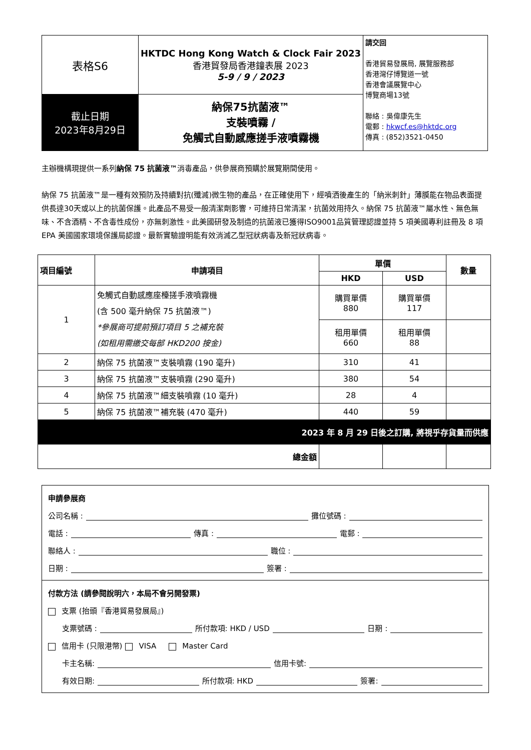| 表格S6 | HKTDC Hong Kong Watch & Clock Fair 2023 香港貿發局香港鐘表展 2023 5-9 / 9 / 2023 | 請交回 香港貿易發展局, 展覽服務部 香港灣仔博覽道一號 香港會議展覽中心 博覽商場13號 聯絡 : 吳偉康先生 電郵 : hkwcf.es@hktdc.org 傳真 : (852)3521-0450 |
| 截止日期 2023年8月29日 | 納保75抗菌液™ 支裝噴霧 / 免觸式自動感應搓手液噴霧機 | |
主辦機構現提供一系列納保 75 抗菌液™消毒產品，供參展商預購於展覽期間使用。
納保 75 抗菌液™是一種有效預防及持續對抗(殲滅)微生物的產品，在正確使用下，經噴洒後產生的「納米刺針」薄膜能在物品表面提供長達30天或以上的抗菌保護。此產品不易受一般清潔劑影響，可維持日常清潔，抗菌效用持久。納保 75 抗菌液™屬水性、無色無味、不含酒精、不含毒性成份，亦無刺激性。此美國研發及制造的抗菌液已獲得ISO9001品質管理認證並持 5 項美國專利註冊及 8 項 EPA 美國國家環境保護局認證。最新實驗證明能有效消滅乙型冠狀病毒及新冠狀病毒。
| 項目編號 | 申請項目 | 單價 | | 數量 |
| --- | --- | --- | --- | --- |
| | | HKD | USD | |
| 1 | 免觸式自動感應座檯搓手液噴霧機 (含 500 毫升納保 75 抗菌液™) *參展商可提前預訂項目 5 之補充裝 (如租用需繳交每部 HKD200 按金) | 購買單價 880 | 購買單價 117 | |
| | | 租用單價 660 | 租用單價 88 | |
| 2 | 納保 75 抗菌液™支裝噴霧 (190 毫升) | 310 | 41 | |
| 3 | 納保 75 抗菌液™支裝噴霧 (290 毫升) | 380 | 54 | |
| 4 | 納保 75 抗菌液™細支裝噴霧 (10 毫升) | 28 | 4 | |
| 5 | 納保 75 抗菌液™補充裝 (470 毫升) | 440 | 59 | |
| 2023 年 8 月 29 日後之訂購, 將視乎存貨量而供應 | | | | |
| 總金額 | | | | |
申請參展商
公司名稱 : 攤位號碼 :
電話 : 傳真 : 電郵 :
聯絡人 : 職位 :
日期 : 簽署 :
付款方法 (請參閱說明六，本局不會另開發票)
支票 (抬頭『香港貿易發展局』)
支票號碼 : 所付款項: HKD / USD 日期 :
信用卡 (只限港幣) VISA Master Card
卡主名稱: 信用卡號:
有效日期: 所付款項: HKD 簽署: